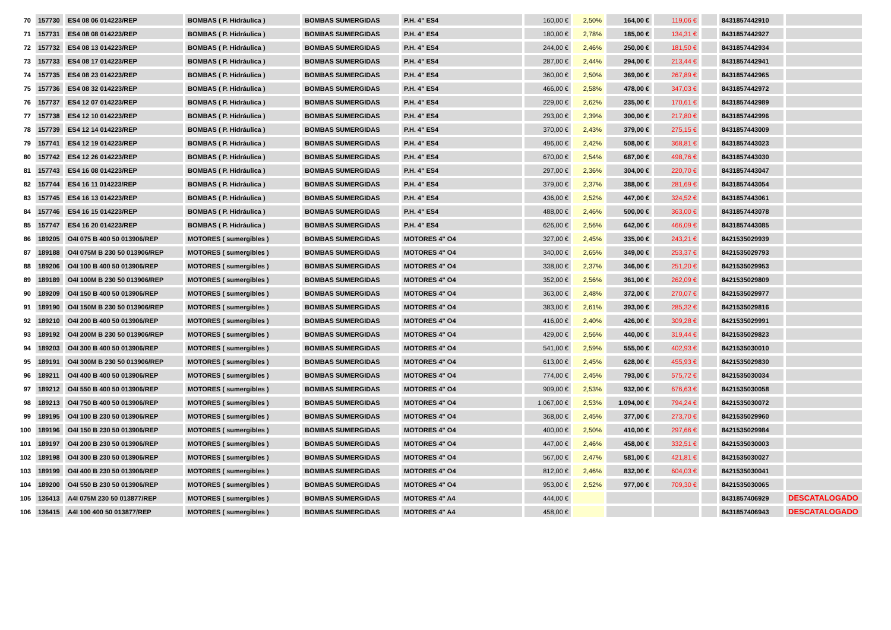| 70 | 157730 | ES4 08 06 014223/REP | BOMBAS ( P. Hidráulica ) | BOMBAS SUMERGIDAS | P.H. 4" ES4 | 160,00 € | 2,50% | 164,00 € | 119,06 € | | 8431857442910 | |
| 71 | 157731 | ES4 08 08 014223/REP | BOMBAS ( P. Hidráulica ) | BOMBAS SUMERGIDAS | P.H. 4" ES4 | 180,00 € | 2,78% | 185,00 € | 134,31 € | | 8431857442927 | |
| 72 | 157732 | ES4 08 13 014223/REP | BOMBAS ( P. Hidráulica ) | BOMBAS SUMERGIDAS | P.H. 4" ES4 | 244,00 € | 2,46% | 250,00 € | 181,50 € | | 8431857442934 | |
| 73 | 157733 | ES4 08 17 014223/REP | BOMBAS ( P. Hidráulica ) | BOMBAS SUMERGIDAS | P.H. 4" ES4 | 287,00 € | 2,44% | 294,00 € | 213,44 € | | 8431857442941 | |
| 74 | 157735 | ES4 08 23 014223/REP | BOMBAS ( P. Hidráulica ) | BOMBAS SUMERGIDAS | P.H. 4" ES4 | 360,00 € | 2,50% | 369,00 € | 267,89 € | | 8431857442965 | |
| 75 | 157736 | ES4 08 32 014223/REP | BOMBAS ( P. Hidráulica ) | BOMBAS SUMERGIDAS | P.H. 4" ES4 | 466,00 € | 2,58% | 478,00 € | 347,03 € | | 8431857442972 | |
| 76 | 157737 | ES4 12 07 014223/REP | BOMBAS ( P. Hidráulica ) | BOMBAS SUMERGIDAS | P.H. 4" ES4 | 229,00 € | 2,62% | 235,00 € | 170,61 € | | 8431857442989 | |
| 77 | 157738 | ES4 12 10 014223/REP | BOMBAS ( P. Hidráulica ) | BOMBAS SUMERGIDAS | P.H. 4" ES4 | 293,00 € | 2,39% | 300,00 € | 217,80 € | | 8431857442996 | |
| 78 | 157739 | ES4 12 14 014223/REP | BOMBAS ( P. Hidráulica ) | BOMBAS SUMERGIDAS | P.H. 4" ES4 | 370,00 € | 2,43% | 379,00 € | 275,15 € | | 8431857443009 | |
| 79 | 157741 | ES4 12 19 014223/REP | BOMBAS ( P. Hidráulica ) | BOMBAS SUMERGIDAS | P.H. 4" ES4 | 496,00 € | 2,42% | 508,00 € | 368,81 € | | 8431857443023 | |
| 80 | 157742 | ES4 12 26 014223/REP | BOMBAS ( P. Hidráulica ) | BOMBAS SUMERGIDAS | P.H. 4" ES4 | 670,00 € | 2,54% | 687,00 € | 498,76 € | | 8431857443030 | |
| 81 | 157743 | ES4 16 08 014223/REP | BOMBAS ( P. Hidráulica ) | BOMBAS SUMERGIDAS | P.H. 4" ES4 | 297,00 € | 2,36% | 304,00 € | 220,70 € | | 8431857443047 | |
| 82 | 157744 | ES4 16 11 014223/REP | BOMBAS ( P. Hidráulica ) | BOMBAS SUMERGIDAS | P.H. 4" ES4 | 379,00 € | 2,37% | 388,00 € | 281,69 € | | 8431857443054 | |
| 83 | 157745 | ES4 16 13 014223/REP | BOMBAS ( P. Hidráulica ) | BOMBAS SUMERGIDAS | P.H. 4" ES4 | 436,00 € | 2,52% | 447,00 € | 324,52 € | | 8431857443061 | |
| 84 | 157746 | ES4 16 15 014223/REP | BOMBAS ( P. Hidráulica ) | BOMBAS SUMERGIDAS | P.H. 4" ES4 | 488,00 € | 2,46% | 500,00 € | 363,00 € | | 8431857443078 | |
| 85 | 157747 | ES4 16 20 014223/REP | BOMBAS ( P. Hidráulica ) | BOMBAS SUMERGIDAS | P.H. 4" ES4 | 626,00 € | 2,56% | 642,00 € | 466,09 € | | 8431857443085 | |
| 86 | 189205 | O4I 075 B 400 50 013906/REP | MOTORES ( sumergibles ) | BOMBAS SUMERGIDAS | MOTORES 4" O4 | 327,00 € | 2,45% | 335,00 € | 243,21 € | | 8421535029939 | |
| 87 | 189188 | O4I 075M B 230 50 013906/REP | MOTORES ( sumergibles ) | BOMBAS SUMERGIDAS | MOTORES 4" O4 | 340,00 € | 2,65% | 349,00 € | 253,37 € | | 8421535029793 | |
| 88 | 189206 | O4I 100 B 400 50 013906/REP | MOTORES ( sumergibles ) | BOMBAS SUMERGIDAS | MOTORES 4" O4 | 338,00 € | 2,37% | 346,00 € | 251,20 € | | 8421535029953 | |
| 89 | 189189 | O4I 100M B 230 50 013906/REP | MOTORES ( sumergibles ) | BOMBAS SUMERGIDAS | MOTORES 4" O4 | 352,00 € | 2,56% | 361,00 € | 262,09 € | | 8421535029809 | |
| 90 | 189209 | O4I 150 B 400 50 013906/REP | MOTORES ( sumergibles ) | BOMBAS SUMERGIDAS | MOTORES 4" O4 | 363,00 € | 2,48% | 372,00 € | 270,07 € | | 8421535029977 | |
| 91 | 189190 | O4I 150M B 230 50 013906/REP | MOTORES ( sumergibles ) | BOMBAS SUMERGIDAS | MOTORES 4" O4 | 383,00 € | 2,61% | 393,00 € | 285,32 € | | 8421535029816 | |
| 92 | 189210 | O4I 200 B 400 50 013906/REP | MOTORES ( sumergibles ) | BOMBAS SUMERGIDAS | MOTORES 4" O4 | 416,00 € | 2,40% | 426,00 € | 309,28 € | | 8421535029991 | |
| 93 | 189192 | O4I 200M B 230 50 013906/REP | MOTORES ( sumergibles ) | BOMBAS SUMERGIDAS | MOTORES 4" O4 | 429,00 € | 2,56% | 440,00 € | 319,44 € | | 8421535029823 | |
| 94 | 189203 | O4I 300 B 400 50 013906/REP | MOTORES ( sumergibles ) | BOMBAS SUMERGIDAS | MOTORES 4" O4 | 541,00 € | 2,59% | 555,00 € | 402,93 € | | 8421535030010 | |
| 95 | 189191 | O4I 300M B 230 50 013906/REP | MOTORES ( sumergibles ) | BOMBAS SUMERGIDAS | MOTORES 4" O4 | 613,00 € | 2,45% | 628,00 € | 455,93 € | | 8421535029830 | |
| 96 | 189211 | O4I 400 B 400 50 013906/REP | MOTORES ( sumergibles ) | BOMBAS SUMERGIDAS | MOTORES 4" O4 | 774,00 € | 2,45% | 793,00 € | 575,72 € | | 8421535030034 | |
| 97 | 189212 | O4I 550 B 400 50 013906/REP | MOTORES ( sumergibles ) | BOMBAS SUMERGIDAS | MOTORES 4" O4 | 909,00 € | 2,53% | 932,00 € | 676,63 € | | 8421535030058 | |
| 98 | 189213 | O4I 750 B 400 50 013906/REP | MOTORES ( sumergibles ) | BOMBAS SUMERGIDAS | MOTORES 4" O4 | 1.067,00 € | 2,53% | 1.094,00 € | 794,24 € | | 8421535030072 | |
| 99 | 189195 | O4I 100 B 230 50 013906/REP | MOTORES ( sumergibles ) | BOMBAS SUMERGIDAS | MOTORES 4" O4 | 368,00 € | 2,45% | 377,00 € | 273,70 € | | 8421535029960 | |
| 100 | 189196 | O4I 150 B 230 50 013906/REP | MOTORES ( sumergibles ) | BOMBAS SUMERGIDAS | MOTORES 4" O4 | 400,00 € | 2,50% | 410,00 € | 297,66 € | | 8421535029984 | |
| 101 | 189197 | O4I 200 B 230 50 013906/REP | MOTORES ( sumergibles ) | BOMBAS SUMERGIDAS | MOTORES 4" O4 | 447,00 € | 2,46% | 458,00 € | 332,51 € | | 8421535030003 | |
| 102 | 189198 | O4I 300 B 230 50 013906/REP | MOTORES ( sumergibles ) | BOMBAS SUMERGIDAS | MOTORES 4" O4 | 567,00 € | 2,47% | 581,00 € | 421,81 € | | 8421535030027 | |
| 103 | 189199 | O4I 400 B 230 50 013906/REP | MOTORES ( sumergibles ) | BOMBAS SUMERGIDAS | MOTORES 4" O4 | 812,00 € | 2,46% | 832,00 € | 604,03 € | | 8421535030041 | |
| 104 | 189200 | O4I 550 B 230 50 013906/REP | MOTORES ( sumergibles ) | BOMBAS SUMERGIDAS | MOTORES 4" O4 | 953,00 € | 2,52% | 977,00 € | 709,30 € | | 8421535030065 | |
| 105 | 136413 | A4I 075M 230 50 013877/REP | MOTORES ( sumergibles ) | BOMBAS SUMERGIDAS | MOTORES 4" A4 | 444,00 € | | | | | 8431857406929 | DESCATALOGADO |
| 106 | 136415 | A4I 100 400 50 013877/REP | MOTORES ( sumergibles ) | BOMBAS SUMERGIDAS | MOTORES 4" A4 | 458,00 € | | | | | 8431857406943 | DESCATALOGADO |